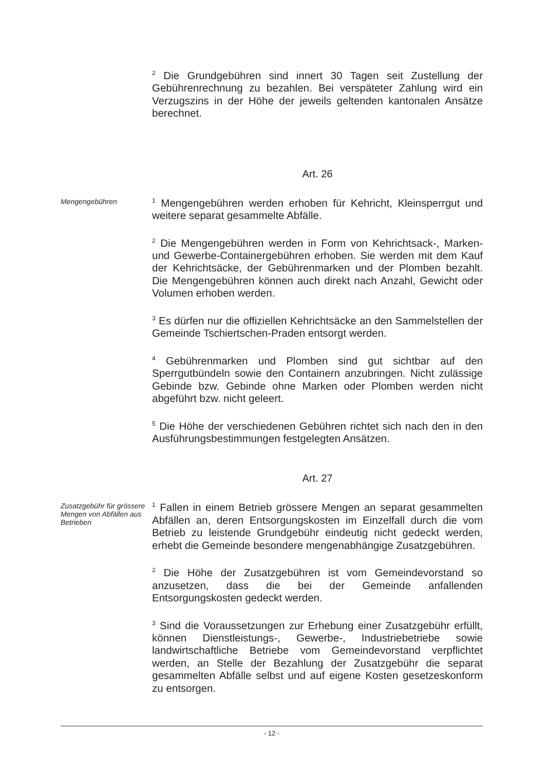<sup>2</sup> Die Grundgebühren sind innert 30 Tagen seit Zustellung der Gebührenrechnung zu bezahlen. Bei verspäteter Zahlung wird ein Verzugszins in der Höhe der jeweils geltenden kantonalen Ansätze berechnet.
Art. 26
Mengengebühren
<sup>1</sup> Mengengebühren werden erhoben für Kehricht, Kleinsperrgut und weitere separat gesammelte Abfälle.
<sup>2</sup> Die Mengengebühren werden in Form von Kehrichtsack-, Marken- und Gewerbe-Containergebühren erhoben. Sie werden mit dem Kauf der Kehrichtsäcke, der Gebührenmarken und der Plomben bezahlt. Die Mengengebühren können auch direkt nach Anzahl, Gewicht oder Volumen erhoben werden.
<sup>3</sup> Es dürfen nur die offiziellen Kehrichtsäcke an den Sammelstellen der Gemeinde Tschiertschen-Praden entsorgt werden.
<sup>4</sup> Gebührenmarken und Plomben sind gut sichtbar auf den Sperrgutbündeln sowie den Containern anzubringen. Nicht zulässige Gebinde bzw. Gebinde ohne Marken oder Plomben werden nicht abgeführt bzw. nicht geleert.
<sup>5</sup> Die Höhe der verschiedenen Gebühren richtet sich nach den in den Ausführungsbestimmungen festgelegten Ansätzen.
Art. 27
Zusatzgebühr für grössere Mengen von Abfällen aus Betrieben
<sup>1</sup> Fallen in einem Betrieb grössere Mengen an separat gesammelten Abfällen an, deren Entsorgungskosten im Einzelfall durch die vom Betrieb zu leistende Grundgebühr eindeutig nicht gedeckt werden, erhebt die Gemeinde besondere mengenabhängige Zusatzgebühren.
<sup>2</sup> Die Höhe der Zusatzgebühren ist vom Gemeindevorstand so anzusetzen, dass die bei der Gemeinde anfallenden Entsorgungskosten gedeckt werden.
<sup>3</sup> Sind die Voraussetzungen zur Erhebung einer Zusatzgebühr erfüllt, können Dienstleistungs-, Gewerbe-, Industriebetriebe sowie landwirtschaftliche Betriebe vom Gemeindevorstand verpflichtet werden, an Stelle der Bezahlung der Zusatzgebühr die separat gesammelten Abfälle selbst und auf eigene Kosten gesetzeskonform zu entsorgen.
- 12 -